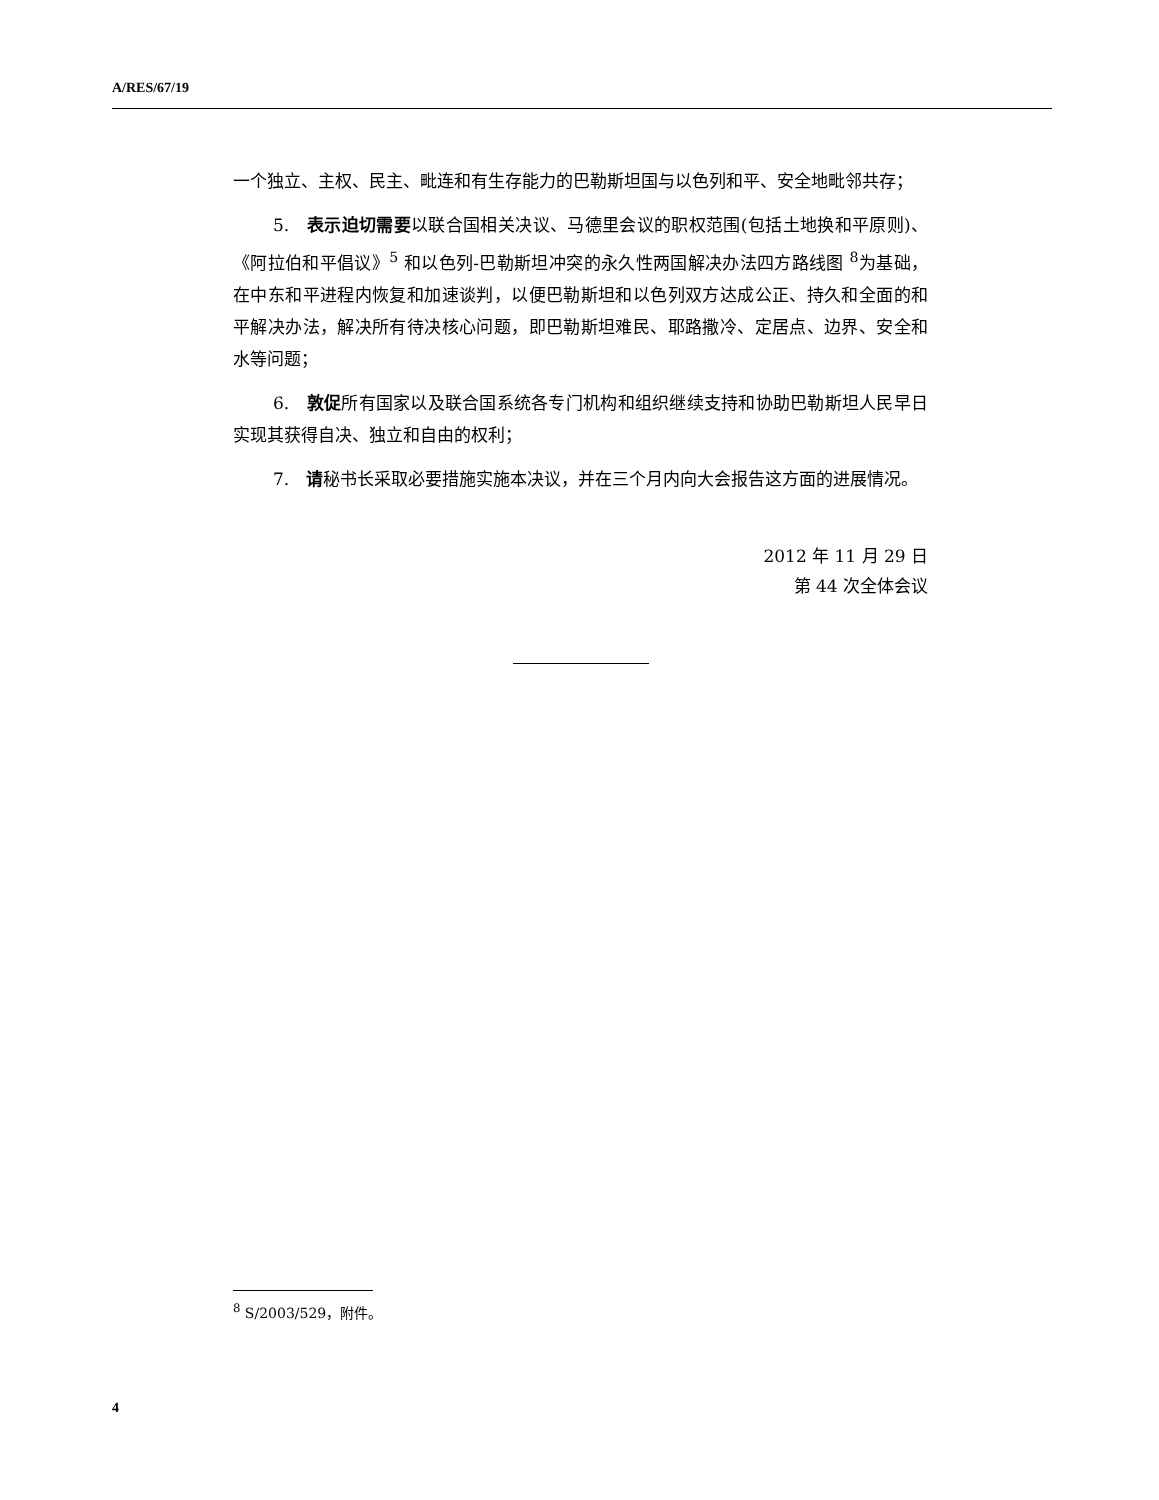A/RES/67/19
一个独立、主权、民主、毗连和有生存能力的巴勒斯坦国与以色列和平、安全地毗邻共存；
5.　表示迫切需要以联合国相关决议、马德里会议的职权范围(包括土地换和平原则)、《阿拉伯和平倡议》<sup>5</sup> 和以色列-巴勒斯坦冲突的永久性两国解决办法四方路线图 <sup>8</sup>为基础，在中东和平进程内恢复和加速谈判，以便巴勒斯坦和以色列双方达成公正、持久和全面的和平解决办法，解决所有待决核心问题，即巴勒斯坦难民、耶路撒冷、定居点、边界、安全和水等问题；
6.　敦促所有国家以及联合国系统各专门机构和组织继续支持和协助巴勒斯坦人民早日实现其获得自决、独立和自由的权利；
7.　请秘书长采取必要措施实施本决议，并在三个月内向大会报告这方面的进展情况。
2012 年 11 月 29 日
第 44 次全体会议
<sup>8</sup> S/2003/529，附件。
4